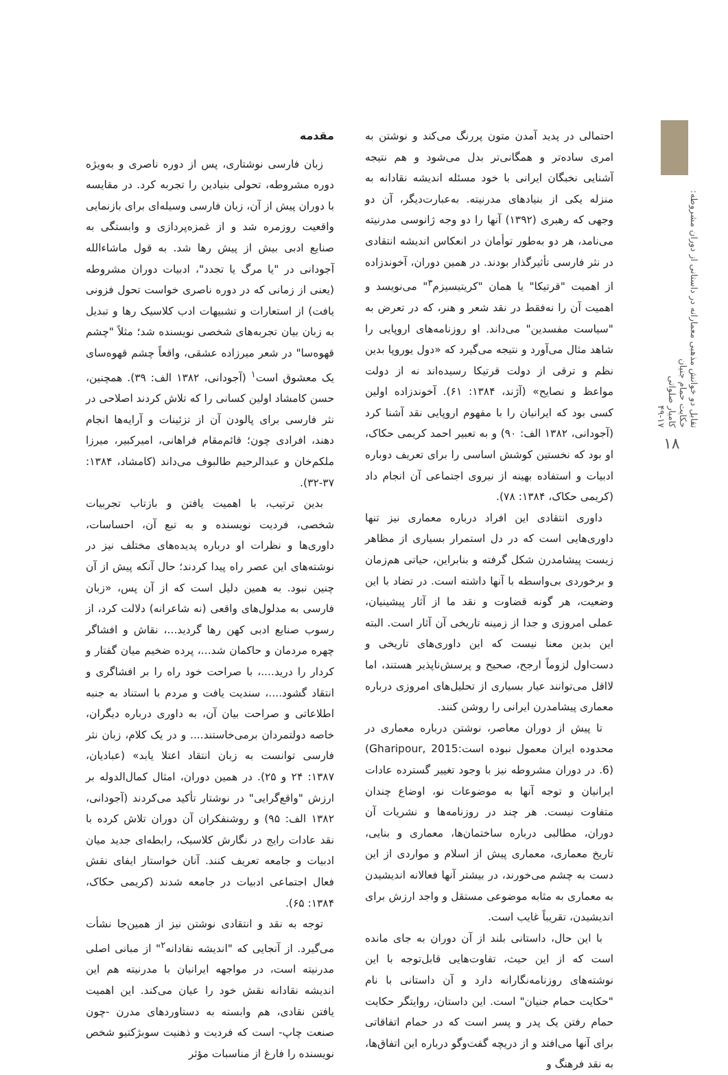تقابل دو خوانش مذهبی معمارانه در داستانی از دوران مشروطه: حکایت حمام جنیان
کامیار صلواتی
۴۹-۱۷
۱۸
مقدمه
زبان فارسی نوشتاری، پس از دوره ناصری و به‌ویژه دوره مشروطه، تحولی بنیادین را تجربه کرد. در مقایسه با دوران پیش از آن، زبان فارسی وسیله‌ای برای بازنمایی واقعیت روزمره شد و از غمزه‌پردازی و وابستگی به صنایع ادبی بیش از پیش رها شد. به قول ماشاءالله آجودانی در "یا مرگ یا تجدد"، ادبیات دوران مشروطه (یعنی از زمانی که در دوره ناصری خواست تحول فزونی یافت) از استعارات و تشبیهات ادب کلاسیک رها و تبدیل به زبان بیان تجربه‌های شخصی نویسنده شد؛ مثلاً "چشم قهوه‌سا" در شعر میرزاده عشقی، واقعاً چشم قهوه‌سای یک معشوق است<sup>۱</sup> (آجودانی، ۱۳۸۲ الف: ۳۹). همچنین، حسن کامشاد اولین کسانی را که تلاش کردند اصلاحی در نثر فارسی برای پالودن آن از تزئینات و آرایه‌ها انجام دهند، افرادی چون؛ قائم‌مقام فراهانی، امیرکبیر، میرزا ملکم‌خان و عبدالرحیم طالبوف می‌داند (کامشاد، ۱۳۸۴: ۳۷-۳۲).
بدین ترتیب، با اهمیت یافتن و بازتاب تجربیات شخصی، فردیت نویسنده و به تبع آن، احساسات، داوری‌ها و نظرات او درباره پدیده‌های مختلف نیز در نوشته‌های این عصر راه پیدا کردند؛ حال آنکه پیش از آن چنین نبود. به همین دلیل است که از آن پس، «زبان فارسی به مدلول‌های واقعی (نه شاعرانه) دلالت کرد، از رسوب صنایع ادبی کهن رها گردید...، نقاش و افشاگر چهره مردمان و حاکمان شد...، پرده ضخیم میان گفتار و کردار را درید....، با صراحت خود راه را بر افشاگری و انتقاد گشود....، سندیت یافت و مردم با استناد به جنبه اطلاعاتی و صراحت بیان آن، به داوری درباره دیگران، خاصه دولتمردان برمی‌خاستند.... و در یک کلام، زبان نثر فارسی توانست به زبان انتقاد اعتلا یابد» (عبادیان، ۱۳۸۷: ۲۴ و ۲۵). در همین دوران، امثال کمال‌الدوله بر ارزش "واقع‌گرایی" در نوشتار تأکید می‌کردند (آجودانی، ۱۳۸۲ الف: ۹۵) و روشنفکران آن دوران تلاش کرده با نقد عادات رایج در نگارش کلاسیک، رابطه‌ای جدید میان ادبیات و جامعه تعریف کنند. آنان خواستار ایفای نقش فعال اجتماعی ادبیات در جامعه شدند (کریمی حکاک، ۱۳۸۴: ۶۵).
توجه به نقد و انتقادی نوشتن نیز از همین‌جا نشأت می‌گیرد. از آنجایی که "اندیشه نقادانه<sup>۲</sup>" از مبانی اصلی مدرنیته است، در مواجهه ایرانیان با مدرنیته هم این اندیشه نقادانه نقش خود را عیان می‌کند. این اهمیت یافتن نقادی، هم وابسته به دستاوردهای مدرن -چون صنعت چاپ- است که فردیت و ذهنیت سوبژکتیو شخص نویسنده را فارغ از مناسبات مؤثر
احتمالی در پدید آمدن متون پررنگ می‌کند و نوشتن به امری ساده‌تر و همگانی‌تر بدل می‌شود و هم نتیجه آشنایی نخبگان ایرانی با خود مسئله اندیشه نقادانه به منزله یکی از بنیادهای مدرنیته. به‌عبارت‌دیگر، آن دو وجهی که رهبری (۱۳۹۲) آنها را دو وجه ژانوسی مدرنیته می‌نامد، هر دو به‌طور توأمان در انعکاس اندیشه انتقادی در نثر فارسی تأثیرگذار بودند. در همین دوران، آخوندزاده از اهمیت "قرتیکا" یا همان "کریتیسیزم<sup>۳</sup>" می‌نویسد و اهمیت آن را نه‌فقط در نقد شعر و هنر، که در تعرض به "سیاست مفسدین" می‌داند. او روزنامه‌های اروپایی را شاهد مثال می‌آورد و نتیجه می‌گیرد که «دول یوروپا بدین نظم و ترقی از دولت قرتیکا رسیده‌اند نه از دولت مواعظ و نصایح» (آژند، ۱۳۸۴: ۶۱). آخوندزاده اولین کسی بود که ایرانیان را با مفهوم اروپایی نقد آشنا کرد (آجودانی، ۱۳۸۲ الف: ۹۰) و به تعبیر احمد کریمی حکاک، او بود که نخستین کوشش اساسی را برای تعریف دوباره ادبیات و استفاده بهینه از نیروی اجتماعی آن انجام داد (کریمی حکاک، ۱۳۸۴: ۷۸).
داوری انتقادی این افراد درباره معماری نیز تنها داوری‌هایی است که در دل استمرار بسیاری از مظاهر زیست پیشامدرن شکل گرفته و بنابراین، حیاتی هم‌زمان و برخوردی بی‌واسطه با آنها داشته است. در تضاد با این وضعیت، هر گونه قضاوت و نقد ما از آثار پیشینیان، عملی امروزی و جدا از زمینه تاریخی آن آثار است. البته این بدین معنا نیست که این داوری‌های تاریخی و دست‌اول لزوماً ارجح، صحیح و پرسش‌ناپذیر هستند، اما لااقل می‌توانند عیار بسیاری از تحلیل‌های امروزی درباره معماری پیشامدرن ایرانی را روشن کنند.
تا پیش از دوران معاصر، نوشتن درباره معماری در محدوده ایران معمول نبوده است(Gharipour, 2015: 6). در دوران مشروطه نیز با وجود تغییر گسترده عادات ایرانیان و توجه آنها به موضوعات نو، اوضاع چندان متفاوت نیست. هر چند در روزنامه‌ها و نشریات آن دوران، مطالبی درباره ساختمان‌ها، معماری و بنایی، تاریخ معماری، معماری پیش از اسلام و مواردی از این دست به چشم می‌خورند، در بیشتر آنها فعالانه اندیشیدن به معماری به مثابه موضوعی مستقل و واجد ارزش برای اندیشیدن، تقریباً غایب است.
با این حال، داستانی بلند از آن دوران به جای مانده است که از این حیث، تفاوت‌هایی قابل‌توجه با این نوشته‌های روزنامه‌نگارانه دارد و آن داستانی با نام "حکایت حمام جنیان" است. این داستان، روایتگر حکایت حمام رفتن یک پدر و پسر است که در حمام اتفاقاتی برای آنها می‌افتد و از دریچه گفت‌وگو درباره این اتفاق‌ها، به نقد فرهنگ و